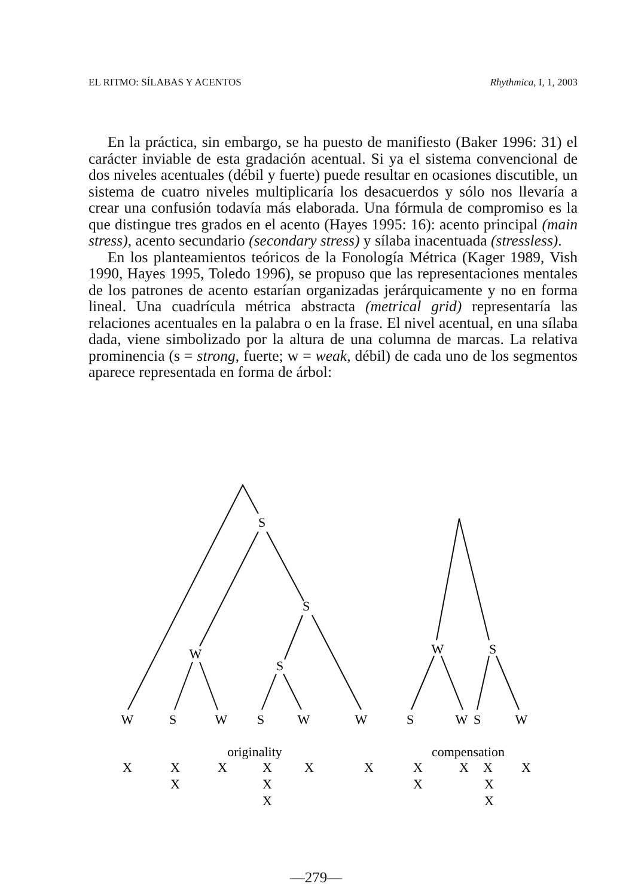EL RITMO: SÍLABAS Y ACENTOS Rhythmica, I, 1, 2003
En la práctica, sin embargo, se ha puesto de manifiesto (Baker 1996: 31) el carácter inviable de esta gradación acentual. Si ya el sistema convencional de dos niveles acentuales (débil y fuerte) puede resultar en ocasiones discutible, un sistema de cuatro niveles multiplicaría los desacuerdos y sólo nos llevaría a crear una confusión todavía más elaborada. Una fórmula de compromiso es la que distingue tres grados en el acento (Hayes 1995: 16): acento principal (main stress), acento secundario (secondary stress) y sílaba inacentuada (stressless).
En los planteamientos teóricos de la Fonología Métrica (Kager 1989, Vish 1990, Hayes 1995, Toledo 1996), se propuso que las representaciones mentales de los patrones de acento estarían organizadas jerárquicamente y no en forma lineal. Una cuadrícula métrica abstracta (metrical grid) representaría las relaciones acentuales en la palabra o en la frase. El nivel acentual, en una sílaba dada, viene simbolizado por la altura de una columna de marcas. La relativa prominencia (s = strong, fuerte; w = weak, débil) de cada uno de los segmentos aparece representada en forma de árbol:
S
S
W
S
W
S
W
S
W
S
W
W
S
W
S
W
originality
compensation
X
X
X
X
X
X
X
X
X
X
X
X
X
X
X
X
—279—